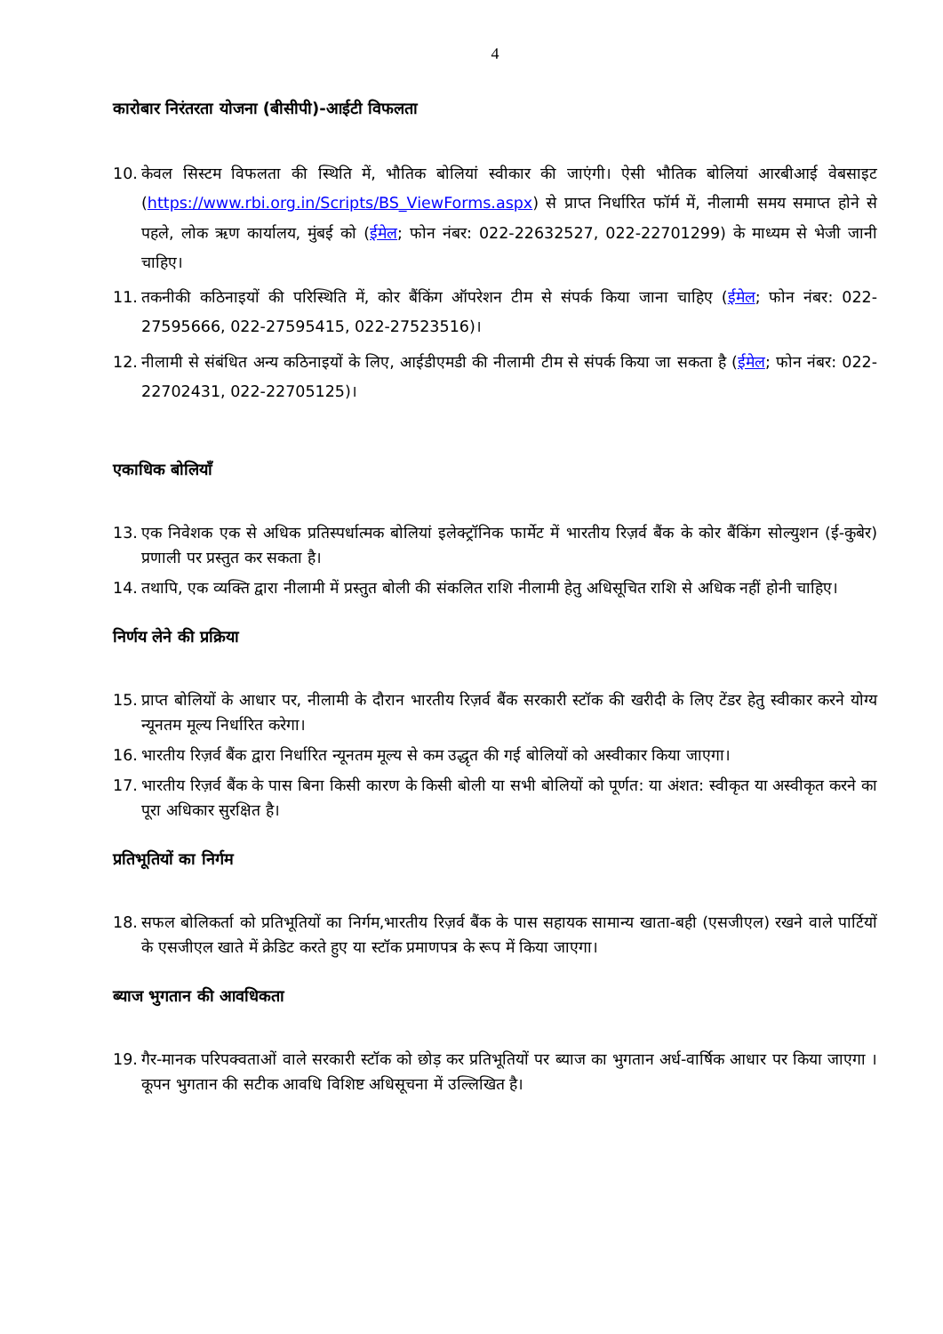4
कारोबार निरंतरता योजना (बीसीपी)-आईटी विफलता
10. केवल सिस्टम विफलता की स्थिति में, भौतिक बोलियां स्वीकार की जाएंगी। ऐसी भौतिक बोलियां आरबीआई वेबसाइट (https://www.rbi.org.in/Scripts/BS_ViewForms.aspx) से प्राप्त निर्धारित फॉर्म में, नीलामी समय समाप्त होने से पहले, लोक ऋण कार्यालय, मुंबई को (ईमेल; फोन नंबर: 022-22632527, 022-22701299) के माध्यम से भेजी जानी चाहिए।
11. तकनीकी कठिनाइयों की परिस्थिति में, कोर बैंकिंग ऑपरेशन टीम से संपर्क किया जाना चाहिए (ईमेल; फोन नंबर: 022-27595666, 022-27595415, 022-27523516)।
12. नीलामी से संबंधित अन्य कठिनाइयों के लिए, आईडीएमडी की नीलामी टीम से संपर्क किया जा सकता है (ईमेल; फोन नंबर: 022-22702431, 022-22705125)।
एकाधिक बोलियाँ
13. एक निवेशक एक से अधिक प्रतिस्पर्धात्मक बोलियां इलेक्ट्रॉनिक फार्मेट में भारतीय रिज़र्व बैंक के कोर बैंकिंग सोल्युशन (ई-कुबेर) प्रणाली पर प्रस्तुत कर सकता है।
14. तथापि, एक व्यक्ति द्वारा नीलामी में प्रस्तुत बोली की संकलित राशि नीलामी हेतु अधिसूचित राशि से अधिक नहीं होनी चाहिए।
निर्णय लेने की प्रक्रिया
15. प्राप्त बोलियों के आधार पर, नीलामी के दौरान भारतीय रिज़र्व बैंक सरकारी स्टॉक की खरीदी के लिए टेंडर हेतु स्वीकार करने योग्य न्यूनतम मूल्य निर्धारित करेगा।
16. भारतीय रिज़र्व बैंक द्वारा निर्धारित न्यूनतम मूल्य से कम उद्धृत की गई बोलियों को अस्वीकार किया जाएगा।
17. भारतीय रिज़र्व बैंक के पास बिना किसी कारण के किसी बोली या सभी बोलियों को पूर्णत: या अंशत: स्वीकृत या अस्वीकृत करने का पूरा अधिकार सुरक्षित है।
प्रतिभूतियों का निर्गम
18. सफल बोलिकर्ता को प्रतिभूतियों का निर्गम,भारतीय रिज़र्व बैंक के पास सहायक सामान्य खाता-बही (एसजीएल) रखने वाले पार्टियों के एसजीएल खाते में क्रेडिट करते हुए या स्टॉक प्रमाणपत्र के रूप में किया जाएगा।
ब्याज भुगतान की आवधिकता
19. गैर-मानक परिपक्वताओं वाले सरकारी स्टॉक को छोड़ कर प्रतिभूतियों पर ब्याज का भुगतान अर्ध-वार्षिक आधार पर किया जाएगा । कूपन भुगतान की सटीक आवधि विशिष्ट अधिसूचना में उल्लिखित है।